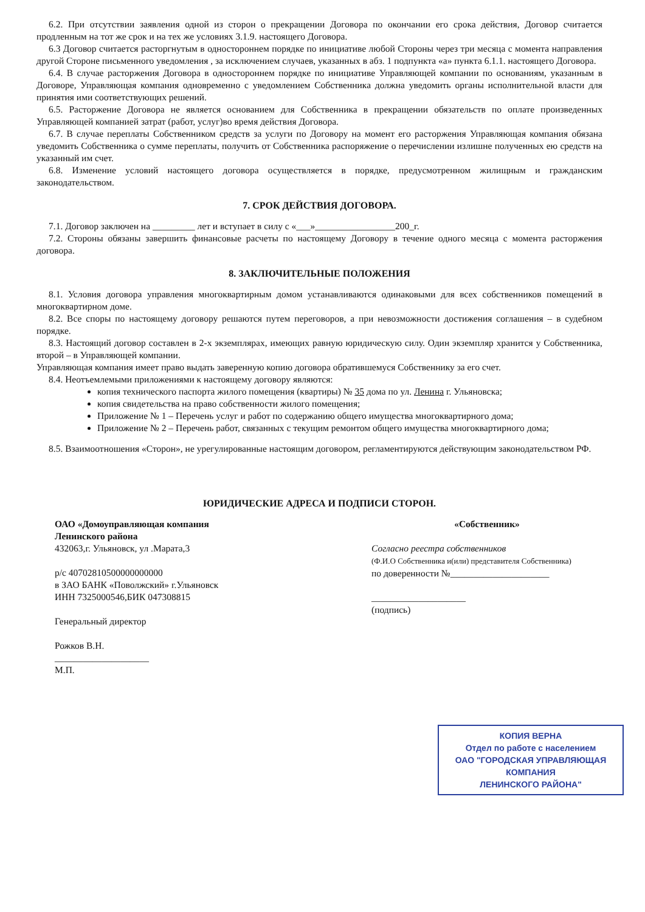6.2. При отсутствии заявления одной из сторон о прекращении Договора по окончании его срока действия, Договор считается продленным на тот же срок и на тех же условиях 3.1.9. настоящего Договора.
6.3 Договор считается расторгнутым в одностороннем порядке по инициативе любой Стороны через три месяца с момента направления другой Стороне письменного уведомления , за исключением случаев, указанных в абз. 1 подпункта «а» пункта 6.1.1. настоящего Договора.
6.4. В случае расторжения Договора в одностороннем порядке по инициативе Управляющей компании по основаниям, указанным в Договоре, Управляющая компания одновременно с уведомлением Собственника должна уведомить органы исполнительной власти для принятия ими соответствующих решений.
6.5. Расторжение Договора не является основанием для Собственника в прекращении обязательств по оплате произведенных Управляющей компанией затрат (работ, услуг)во время действия Договора.
6.7. В случае переплаты Собственником средств за услуги по Договору на момент его расторжения Управляющая компания обязана уведомить Собственника о сумме переплаты, получить от Собственника распоряжение о перечислении излишне полученных ею средств на указанный им счет.
6.8. Изменение условий настоящего договора осуществляется в порядке, предусмотренном жилищным и гражданским законодательством.
7. СРОК ДЕЙСТВИЯ ДОГОВОРА.
7.1. Договор заключен на _________ лет и вступает в силу с «___»_________________200_г.
7.2. Стороны обязаны завершить финансовые расчеты по настоящему Договору в течение одного месяца с момента расторжения договора.
8. ЗАКЛЮЧИТЕЛЬНЫЕ ПОЛОЖЕНИЯ
8.1. Условия договора управления многоквартирным домом устанавливаются одинаковыми для всех собственников помещений в многоквартирном доме.
8.2. Все споры по настоящему договору решаются путем переговоров, а при невозможности достижения соглашения – в судебном порядке.
8.3. Настоящий договор составлен в 2-х экземплярах, имеющих равную юридическую силу. Один экземпляр хранится у Собственника, второй – в Управляющей компании.
Управляющая компания имеет право выдать заверенную копию договора обратившемуся Собственнику за его счет.
8.4. Неотъемлемыми приложениями к настоящему договору являются:
копия технического паспорта жилого помещения (квартиры) № 35 дома по ул. Ленина г. Ульяновска;
копия свидетельства на право собственности жилого помещения;
Приложение № 1 – Перечень услуг и работ по содержанию общего имущества многоквартирного дома;
Приложение № 2 – Перечень работ, связанных с текущим ремонтом общего имущества многоквартирного дома;
8.5. Взаимоотношения «Сторон», не урегулированные настоящим договором, регламентируются действующим законодательством РФ.
ЮРИДИЧЕСКИЕ АДРЕСА И ПОДПИСИ СТОРОН.
ОАО «Домоуправляющая компания
Ленинского района
432063,г. Ульяновск, ул .Марата,3
р/с 40702810500000000000
в ЗАО БАНК «Поволжский» г.Ульяновск
ИНН 7325000546,БИК 047308815
Генеральный директор
Рожков В.Н.
____________________
М.П.
«Собственник»
Согласно реестра собственников
(Ф.И.О Собственника и(или) представителя Собственника)
по доверенности №_____________________
____________________
(подпись)
КОПИЯ ВЕРНА
Отдел по работе с населением
ОАО "ГОРОДСКАЯ УПРАВЛЯЮЩАЯ КОМПАНИЯ
ЛЕНИНСКОГО РАЙОНА"